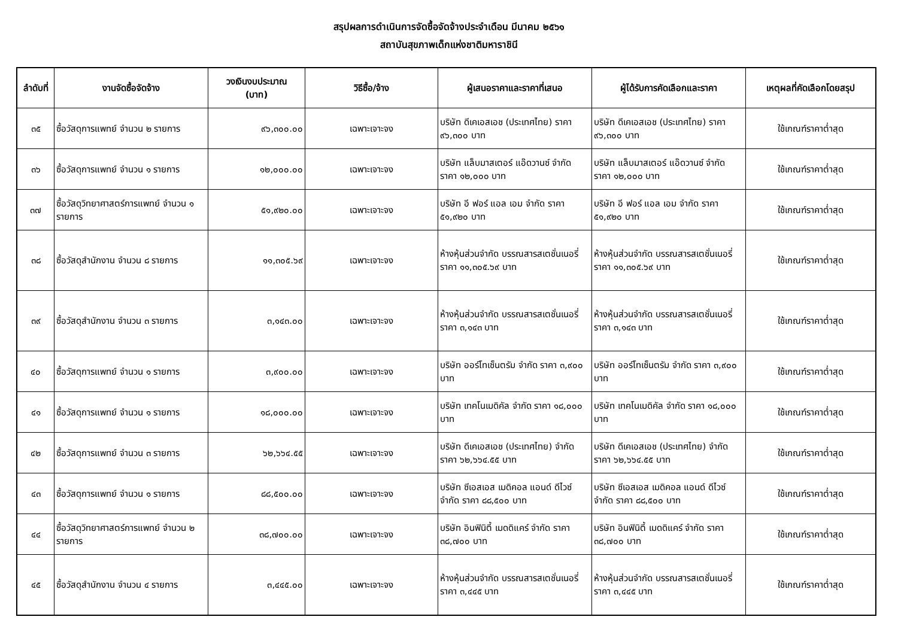สรุปผลการดำเนินการจัดซื้อจัดจ้างประจำเดือน มีนาคม ๒๕๖๑
สถาบันสุขภาพเด็กแห่งชาติมหาราชินี
| ลำดับที่ | งานจัดซื้อจัดจ้าง | วงเงินงบประมาณ (บาท) | วิธีซื้อ/จ้าง | ผู้เสนอราคาและราคาที่เสนอ | ผู้ได้รับการคัดเลือกและราคา | เหตุผลที่คัดเลือกโดยสรุป |
| --- | --- | --- | --- | --- | --- | --- |
| ๓๕ | ซื้อวัสดุการแพทย์ จำนวน ๒ รายการ | ๙๖,๓๐๐.๐๐ | เฉพาะเจาะจง | บริษัท ดีเคเอสเอช (ประเทศไทย) ราคา ๙๖,๓๐๐ บาท | บริษัท ดีเคเอสเอช (ประเทศไทย) ราคา ๙๖,๓๐๐ บาท | ใช้เกณฑ์ราคาต่ำสุด |
| ๓๖ | ซื้อวัสดุการแพทย์ จำนวน ๑ รายการ | ๑๒,๐๐๐.๐๐ | เฉพาะเจาะจง | บริษัท แล็บมาสเตอร์ แอ๊ดวานซ์ จำกัด ราคา ๑๒,๐๐๐ บาท | บริษัท แล็บมาสเตอร์ แอ๊ดวานซ์ จำกัด ราคา ๑๒,๐๐๐ บาท | ใช้เกณฑ์ราคาต่ำสุด |
| ๓๗ | ซื้อวัสดุวิทยาศาสตร์การแพทย์ จำนวน ๑ รายการ | ๕๑,๙๒๐.๐๐ | เฉพาะเจาะจง | บริษัท อี ฟอร์ แอล เอม จำกัด ราคา ๕๑,๙๒๐ บาท | บริษัท อี ฟอร์ แอล เอม จำกัด ราคา ๕๑,๙๒๐ บาท | ใช้เกณฑ์ราคาต่ำสุด |
| ๓๘ | ซื้อวัสดุสำนักงาน จำนวน ๘ รายการ | ๑๑,๓๐๕.๖๙ | เฉพาะเจาะจง | ห้างหุ้นส่วนจำกัด บรรณสารสเตชั่นเนอรี่ ราคา ๑๑,๓๐๕.๖๙ บาท | ห้างหุ้นส่วนจำกัด บรรณสารสเตชั่นเนอรี่ ราคา ๑๑,๓๐๕.๖๙ บาท | ใช้เกณฑ์ราคาต่ำสุด |
| ๓๙ | ซื้อวัสดุสำนักงาน จำนวน ๓ รายการ | ๓,๑๔๓.๐๐ | เฉพาะเจาะจง | ห้างหุ้นส่วนจำกัด บรรณสารสเตชั่นเนอรี่ ราคา ๓,๑๔๓ บาท | ห้างหุ้นส่วนจำกัด บรรณสารสเตชั่นเนอรี่ ราคา ๓,๑๔๓ บาท | ใช้เกณฑ์ราคาต่ำสุด |
| ๔๐ | ซื้อวัสดุการแพทย์ จำนวน ๑ รายการ | ๓,๙๐๐.๐๐ | เฉพาะเจาะจง | บริษัท ออร์โทเซ็นตรัม จำกัด ราคา ๓,๙๐๐ บาท | บริษัท ออร์โทเซ็นตรัม จำกัด ราคา ๓,๙๐๐ บาท | ใช้เกณฑ์ราคาต่ำสุด |
| ๔๑ | ซื้อวัสดุการแพทย์ จำนวน ๑ รายการ | ๑๘,๐๐๐.๐๐ | เฉพาะเจาะจง | บริษัท เทคโนเมดิคัล จำกัด ราคา ๑๘,๐๐๐ บาท | บริษัท เทคโนเมดิคัล จำกัด ราคา ๑๘,๐๐๐ บาท | ใช้เกณฑ์ราคาต่ำสุด |
| ๔๒ | ซื้อวัสดุการแพทย์ จำนวน ๓ รายการ | ๖๒,๖๖๔.๕๕ | เฉพาะเจาะจง | บริษัท ดีเคเอสเอช (ประเทศไทย) จำกัด ราคา ๖๒,๖๖๔.๕๕ บาท | บริษัท ดีเคเอสเอช (ประเทศไทย) จำกัด ราคา ๖๒,๖๖๔.๕๕ บาท | ใช้เกณฑ์ราคาต่ำสุด |
| ๔๓ | ซื้อวัสดุการแพทย์ จำนวน ๑ รายการ | ๘๘,๕๐๐.๐๐ | เฉพาะเจาะจง | บริษัท ซีเอสเอส เมดิคอล แอนด์ ดีไวซ์ จำกัด ราคา ๘๘,๕๐๐ บาท | บริษัท ซีเอสเอส เมดิคอล แอนด์ ดีไวซ์ จำกัด ราคา ๘๘,๕๐๐ บาท | ใช้เกณฑ์ราคาต่ำสุด |
| ๔๔ | ซื้อวัสดุวิทยาศาสตร์การแพทย์ จำนวน ๒ รายการ | ๓๘,๗๐๐.๐๐ | เฉพาะเจาะจง | บริษัท อินฟินิตี้ เมดดิแคร์ จำกัด ราคา ๓๘,๗๐๐ บาท | บริษัท อินฟินิตี้ เมดดิแคร์ จำกัด ราคา ๓๘,๗๐๐ บาท | ใช้เกณฑ์ราคาต่ำสุด |
| ๔๕ | ซื้อวัสดุสำนักงาน จำนวน ๔ รายการ | ๓,๔๔๕.๐๐ | เฉพาะเจาะจง | ห้างหุ้นส่วนจำกัด บรรณสารสเตชั่นเนอรี่ ราคา ๓,๔๔๕ บาท | ห้างหุ้นส่วนจำกัด บรรณสารสเตชั่นเนอรี่ ราคา ๓,๔๔๕ บาท | ใช้เกณฑ์ราคาต่ำสุด |